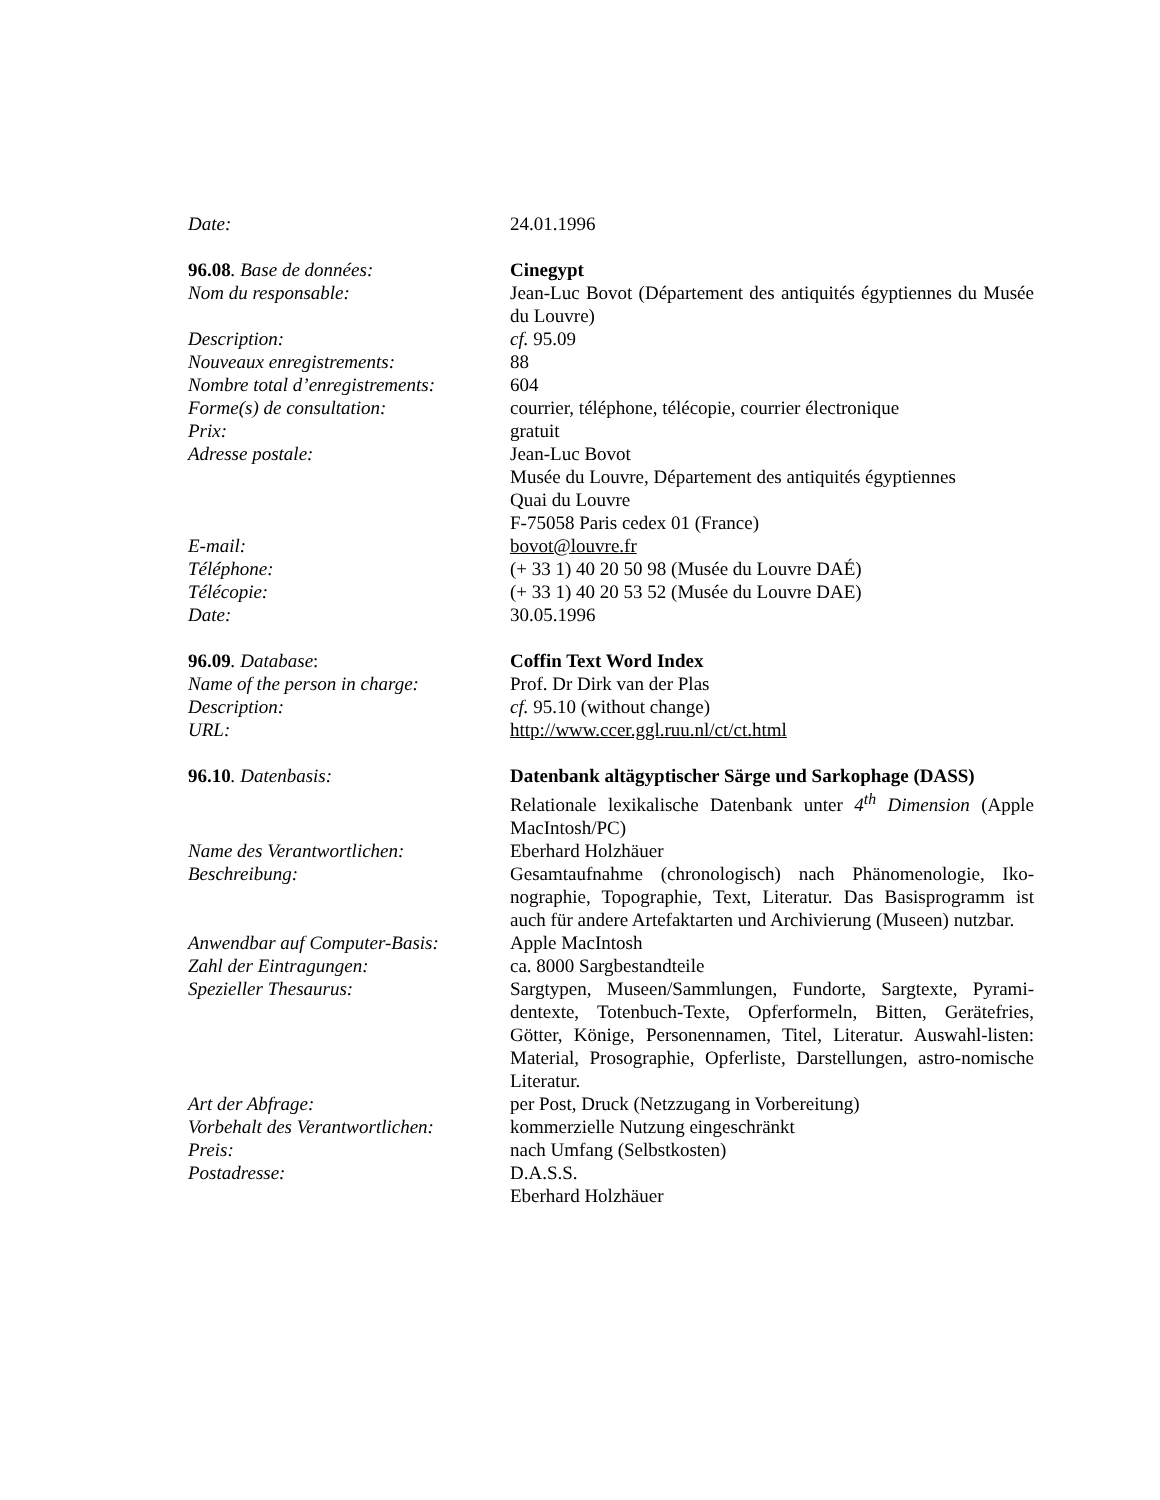Date: 24.01.1996
96.08. Base de données: Cinegypt
Nom du responsable: Jean-Luc Bovot (Département des antiquités égyptiennes du Musée du Louvre)
Description: cf. 95.09
Nouveaux enregistrements: 88
Nombre total d’enregistrements:
604
Forme(s) de consultation: courrier, téléphone, télécopie, courrier électronique
Prix: gratuit
Adresse postale: Jean-Luc Bovot
Musée du Louvre, Département des antiquités égyptiennes
Quai du Louvre
F-75058 Paris cedex 01 (France)
E-mail: bovot@louvre.fr
Téléphone: (+ 33 1) 40 20 50 98 (Musée du Louvre DAÉ)
Télécopie: (+ 33 1) 40 20 53 52 (Musée du Louvre DAE)
Date: 30.05.1996
96.09. Database: Coffin Text Word Index
Name of the person in charge:
Prof. Dr Dirk van der Plas
Description: cf. 95.10 (without change)
URL: http://www.ccer.ggl.ruu.nl/ct/ct.html
96.10. Datenbasis: Datenbank altägyptischer Särge und Sarkophage (DASS)
Relationale lexikalische Datenbank unter 4<sup>th</sup> Dimension (Apple MacIntosh/PC)
Name des Verantwortlichen: Eberhard Holzhäuer
Beschreibung: Gesamtaufnahme (chronologisch) nach Phänomenologie, Iko-nographie, Topographie, Text, Literatur. Das Basisprogramm ist auch für andere Artefaktarten und Archivierung (Museen) nutzbar.
Anwendbar auf Computer-Basis:
Apple MacIntosh
Zahl der Eintragungen: ca. 8000 Sargbestandteile
Spezieller Thesaurus: Sargtypen, Museen/Sammlungen, Fundorte, Sargtexte, Pyrami-dentexte, Totenbuch-Texte, Opferformeln, Bitten, Gerätefries, Götter, Könige, Personennamen, Titel, Literatur. Auswahl-listen: Material, Prosographie, Opferliste, Darstellungen, astro-nomische Literatur.
Art der Abfrage: per Post, Druck (Netzzugang in Vorbereitung)
Vorbehalt des Verantwortlichen:
kommerzielle Nutzung eingeschränkt
Preis: nach Umfang (Selbstkosten)
Postadresse: D.A.S.S.
Eberhard Holzhäuer